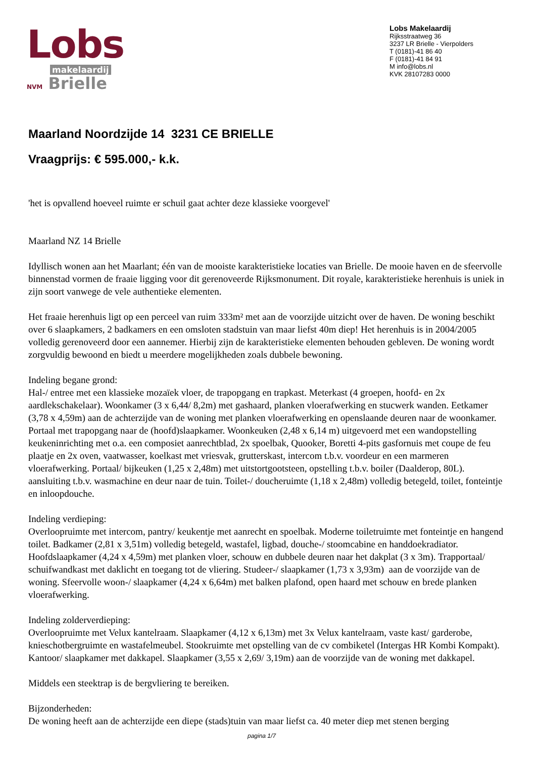Lobs
makelaardij
NVM Brielle
Lobs Makelaardij
Rijksstraatweg 36
3237 LR Brielle - Vierpolders
T (0181)-41 86 40
F (0181)-41 84 91
M info@lobs.nl
KVK 28107283 0000
Maarland Noordzijde 14 3231 CE BRIELLE
Vraagprijs: € 595.000,- k.k.
'het is opvallend hoeveel ruimte er schuil gaat achter deze klassieke voorgevel'
Maarland NZ 14 Brielle
Idyllisch wonen aan het Maarlant; één van de mooiste karakteristieke locaties van Brielle. De mooie haven en de sfeervolle binnenstad vormen de fraaie ligging voor dit gerenoveerde Rijksmonument. Dit royale, karakteristieke herenhuis is uniek in zijn soort vanwege de vele authentieke elementen.
Het fraaie herenhuis ligt op een perceel van ruim 333m² met aan de voorzijde uitzicht over de haven. De woning beschikt over 6 slaapkamers, 2 badkamers en een omsloten stadstuin van maar liefst 40m diep! Het herenhuis is in 2004/2005 volledig gerenoveerd door een aannemer. Hierbij zijn de karakteristieke elementen behouden gebleven. De woning wordt zorgvuldig bewoond en biedt u meerdere mogelijkheden zoals dubbele bewoning.
Indeling begane grond:
Hal-/ entree met een klassieke mozaïek vloer, de trapopgang en trapkast. Meterkast (4 groepen, hoofd- en 2x aardlekschakelaar). Woonkamer (3 x 6,44/ 8,2m) met gashaard, planken vloerafwerking en stucwerk wanden. Eetkamer (3,78 x 4,59m) aan de achterzijde van de woning met planken vloerafwerking en openslaande deuren naar de woonkamer. Portaal met trapopgang naar de (hoofd)slaapkamer. Woonkeuken (2,48 x 6,14 m) uitgevoerd met een wandopstelling keukeninrichting met o.a. een composiet aanrechtblad, 2x spoelbak, Quooker, Boretti 4-pits gasfornuis met coupe de feu plaatje en 2x oven, vaatwasser, koelkast met vriesvak, grutterskast, intercom t.b.v. voordeur en een marmeren vloerafwerking. Portaal/ bijkeuken (1,25 x 2,48m) met uitstortgootsteen, opstelling t.b.v. boiler (Daalderop, 80L). aansluiting t.b.v. wasmachine en deur naar de tuin. Toilet-/ doucheruimte (1,18 x 2,48m) volledig betegeld, toilet, fonteintje en inloopdouche.
Indeling verdieping:
Overloopruimte met intercom, pantry/ keukentje met aanrecht en spoelbak. Moderne toiletruimte met fonteintje en hangend toilet. Badkamer (2,81 x 3,51m) volledig betegeld, wastafel, ligbad, douche-/ stoomcabine en handdoekradiator. Hoofdslaapkamer (4,24 x 4,59m) met planken vloer, schouw en dubbele deuren naar het dakplat (3 x 3m). Trapportaal/ schuifwandkast met daklicht en toegang tot de vliering. Studeer-/ slaapkamer (1,73 x 3,93m) aan de voorzijde van de woning. Sfeervolle woon-/ slaapkamer (4,24 x 6,64m) met balken plafond, open haard met schouw en brede planken vloerafwerking.
Indeling zolderverdieping:
Overloopruimte met Velux kantelraam. Slaapkamer (4,12 x 6,13m) met 3x Velux kantelraam, vaste kast/ garderobe, knieschotbergruimte en wastafelmeubel. Stookruimte met opstelling van de cv combiketel (Intergas HR Kombi Kompakt). Kantoor/ slaapkamer met dakkapel. Slaapkamer (3,55 x 2,69/ 3,19m) aan de voorzijde van de woning met dakkapel.
Middels een steektrap is de bergvliering te bereiken.
Bijzonderheden:
De woning heeft aan de achterzijde een diepe (stads)tuin van maar liefst ca. 40 meter diep met stenen berging
pagina 1/7